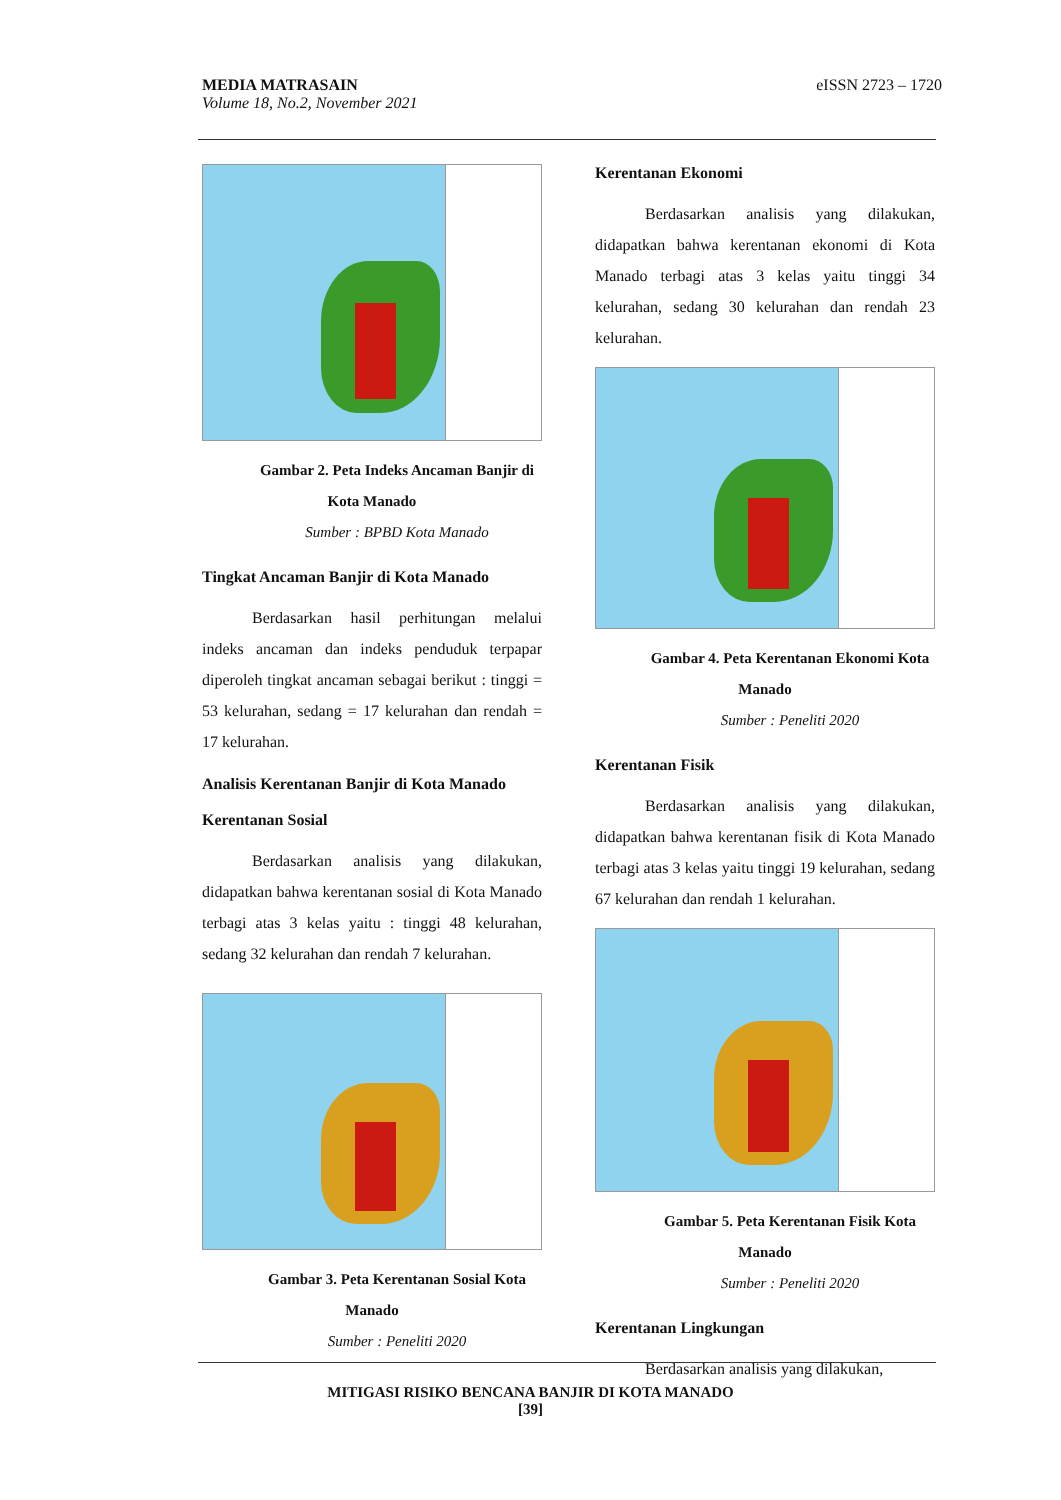eISSN 2723 – 1720 MEDIA MATRASAIN
Volume 18, No.2, November 2021
Gambar 2. Peta Indeks Ancaman Banjir di Kota Manado
Sumber : BPBD Kota Manado
Tingkat Ancaman Banjir di Kota Manado
Berdasarkan hasil perhitungan melalui indeks ancaman dan indeks penduduk terpapar diperoleh tingkat ancaman sebagai berikut : tinggi = 53 kelurahan, sedang = 17 kelurahan dan rendah = 17 kelurahan.
Analisis Kerentanan Banjir di Kota Manado
Kerentanan Sosial
Berdasarkan analisis yang dilakukan, didapatkan bahwa kerentanan sosial di Kota Manado terbagi atas 3 kelas yaitu : tinggi 48 kelurahan, sedang 32 kelurahan dan rendah 7 kelurahan.
Gambar 3. Peta Kerentanan Sosial Kota Manado
Sumber : Peneliti 2020
Kerentanan Ekonomi
Berdasarkan analisis yang dilakukan, didapatkan bahwa kerentanan ekonomi di Kota Manado terbagi atas 3 kelas yaitu tinggi 34 kelurahan, sedang 30 kelurahan dan rendah 23 kelurahan.
Gambar 4. Peta Kerentanan Ekonomi Kota Manado
Sumber : Peneliti 2020
Kerentanan Fisik
Berdasarkan analisis yang dilakukan, didapatkan bahwa kerentanan fisik di Kota Manado terbagi atas 3 kelas yaitu tinggi 19 kelurahan, sedang 67 kelurahan dan rendah 1 kelurahan.
Gambar 5. Peta Kerentanan Fisik Kota Manado
Sumber : Peneliti 2020
Kerentanan Lingkungan
Berdasarkan analisis yang dilakukan,
MITIGASI RISIKO BENCANA BANJIR DI KOTA MANADO
[39]